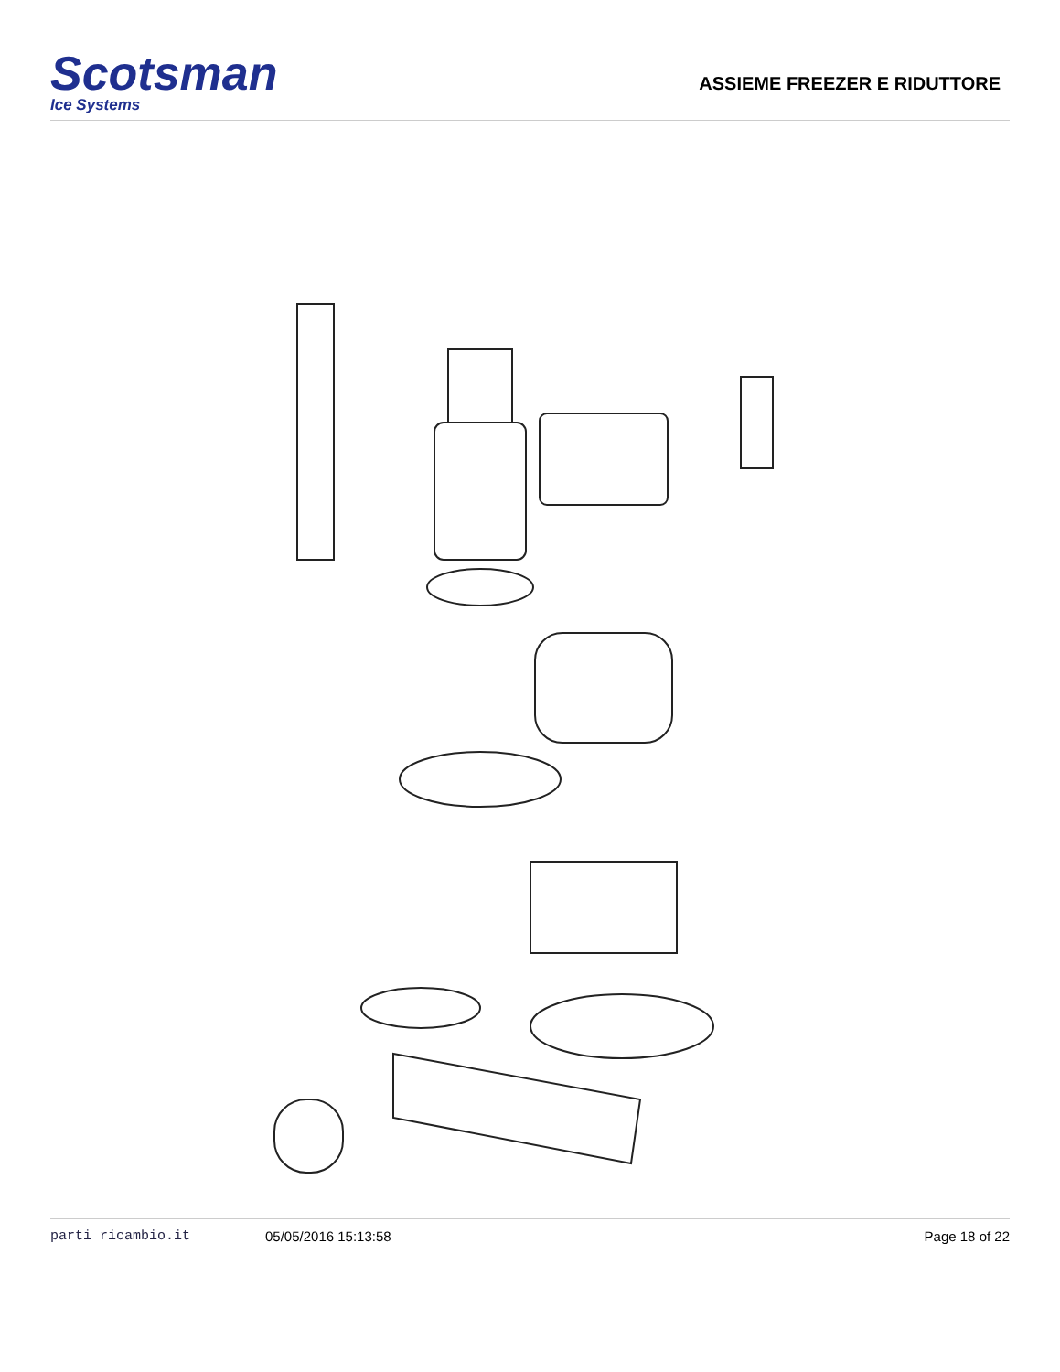Scotsman
Ice Systems
ASSIEME FREEZER E RIDUTTORE
parti ricambio.it 05/05/2016 15:13:58 Page 18 of 22